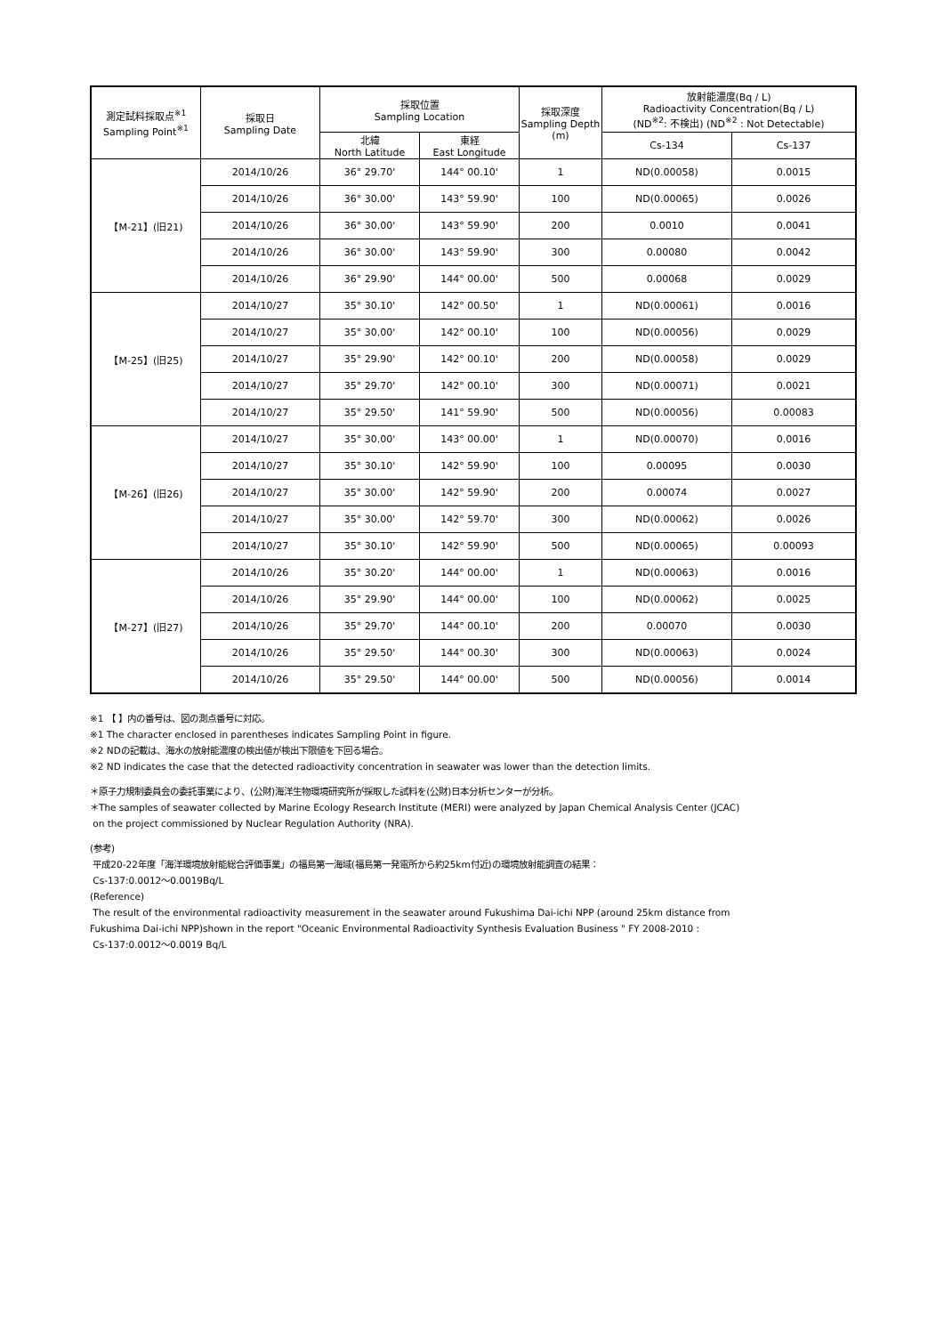| 測定試料採取点<sup>※1</sup> Sampling Point<sup>※1</sup> | 採取日 Sampling Date | 採取位置 Sampling Location | | 採取深度 Sampling Depth (m) | 放射能濃度(Bq / L) Radioactivity Concentration(Bq / L) (ND<sup>※2</sup>: 不検出) (ND<sup>※2</sup> : Not Detectable) | |
| --- | --- | --- | --- | --- | --- | --- |
| | | 北緯 North Latitude | 東経 East Longitude | | Cs-134 | Cs-137 |
| 【M-21】(旧21) | 2014/10/26 | 36° 29.70' | 144° 00.10' | 1 | ND(0.00058) | 0.0015 |
| | 2014/10/26 | 36° 30.00' | 143° 59.90' | 100 | ND(0.00065) | 0.0026 |
| | 2014/10/26 | 36° 30.00' | 143° 59.90' | 200 | 0.0010 | 0.0041 |
| | 2014/10/26 | 36° 30.00' | 143° 59.90' | 300 | 0.00080 | 0.0042 |
| | 2014/10/26 | 36° 29.90' | 144° 00.00' | 500 | 0.00068 | 0.0029 |
| 【M-25】(旧25) | 2014/10/27 | 35° 30.10' | 142° 00.50' | 1 | ND(0.00061) | 0.0016 |
| | 2014/10/27 | 35° 30.00' | 142° 00.10' | 100 | ND(0.00056) | 0.0029 |
| | 2014/10/27 | 35° 29.90' | 142° 00.10' | 200 | ND(0.00058) | 0.0029 |
| | 2014/10/27 | 35° 29.70' | 142° 00.10' | 300 | ND(0.00071) | 0.0021 |
| | 2014/10/27 | 35° 29.50' | 141° 59.90' | 500 | ND(0.00056) | 0.00083 |
| 【M-26】(旧26) | 2014/10/27 | 35° 30.00' | 143° 00.00' | 1 | ND(0.00070) | 0.0016 |
| | 2014/10/27 | 35° 30.10' | 142° 59.90' | 100 | 0.00095 | 0.0030 |
| | 2014/10/27 | 35° 30.00' | 142° 59.90' | 200 | 0.00074 | 0.0027 |
| | 2014/10/27 | 35° 30.00' | 142° 59.70' | 300 | ND(0.00062) | 0.0026 |
| | 2014/10/27 | 35° 30.10' | 142° 59.90' | 500 | ND(0.00065) | 0.00093 |
| 【M-27】(旧27) | 2014/10/26 | 35° 30.20' | 144° 00.00' | 1 | ND(0.00063) | 0.0016 |
| | 2014/10/26 | 35° 29.90' | 144° 00.00' | 100 | ND(0.00062) | 0.0025 |
| | 2014/10/26 | 35° 29.70' | 144° 00.10' | 200 | 0.00070 | 0.0030 |
| | 2014/10/26 | 35° 29.50' | 144° 00.30' | 300 | ND(0.00063) | 0.0024 |
| | 2014/10/26 | 35° 29.50' | 144° 00.00' | 500 | ND(0.00056) | 0.0014 |
※1 【 】内の番号は、図の測点番号に対応。
※1 The character enclosed in parentheses indicates Sampling Point in figure.
※2 NDの記載は、海水の放射能濃度の検出値が検出下限値を下回る場合。
※2 ND indicates the case that the detected radioactivity concentration in seawater was lower than the detection limits.
＊原子力規制委員会の委託事業により、(公財)海洋生物環境研究所が採取した試料を(公財)日本分析センターが分析。
＊The samples of seawater collected by Marine Ecology Research Institute (MERI) were analyzed by Japan Chemical Analysis Center (JCAC)
on the project commissioned by Nuclear Regulation Authority (NRA).
(参考)
平成20-22年度「海洋環境放射能総合評価事業」の福島第一海域(福島第一発電所から約25km付近)の環境放射能調査の結果：
Cs-137:0.0012～0.0019Bq/L
(Reference)
The result of the environmental radioactivity measurement in the seawater around Fukushima Dai-ichi NPP (around 25km distance from
Fukushima Dai-ichi NPP)shown in the report "Oceanic Environmental Radioactivity Synthesis Evaluation Business " FY 2008-2010 :
Cs-137:0.0012～0.0019 Bq/L